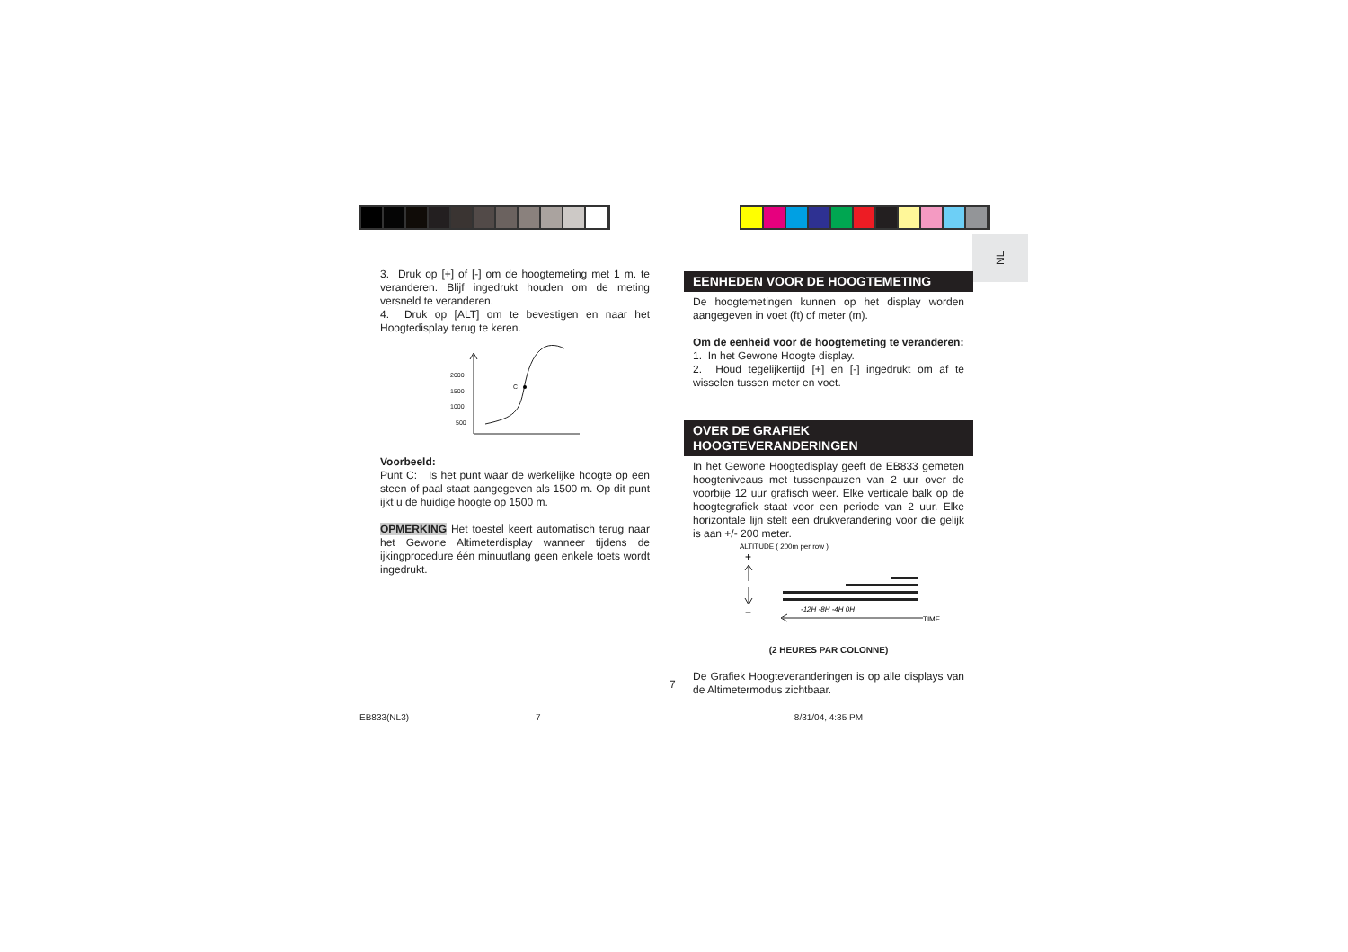NL
3. Druk op [+] of [-] om de hoogtemeting met 1 m. te veranderen. Blijf ingedrukt houden om de meting versneld te veranderen.
4. Druk op [ALT] om te bevestigen en naar het Hoogtedisplay terug te keren.
2000
1500
1000
500
C
Voorbeeld:
Punt C: Is het punt waar de werkelijke hoogte op een steen of paal staat aangegeven als 1500 m. Op dit punt ijkt u de huidige hoogte op 1500 m.
OPMERKING Het toestel keert automatisch terug naar het Gewone Altimeterdisplay wanneer tijdens de ijkingprocedure één minuutlang geen enkele toets wordt ingedrukt.
EENHEDEN VOOR DE HOOGTEMETING
De hoogtemetingen kunnen op het display worden aangegeven in voet (ft) of meter (m).
Om de eenheid voor de hoogtemeting te veranderen:
1. In het Gewone Hoogte display.
2. Houd tegelijkertijd [+] en [-] ingedrukt om af te wisselen tussen meter en voet.
OVER DE GRAFIEK
HOOGTEVERANDERINGEN
In het Gewone Hoogtedisplay geeft de EB833 gemeten hoogteniveaus met tussenpauzen van 2 uur over de voorbije 12 uur grafisch weer. Elke verticale balk op de hoogtegrafiek staat voor een periode van 2 uur. Elke horizontale lijn stelt een drukverandering voor die gelijk is aan +/- 200 meter.
ALTITUDE ( 200m per row )
+
−
-12H -8H -4H 0H
TIME
(2 HEURES PAR COLONNE)
De Grafiek Hoogteveranderingen is op alle displays van de Altimetermodus zichtbaar.
7
EB833(NL3) 7 8/31/04, 4:35 PM